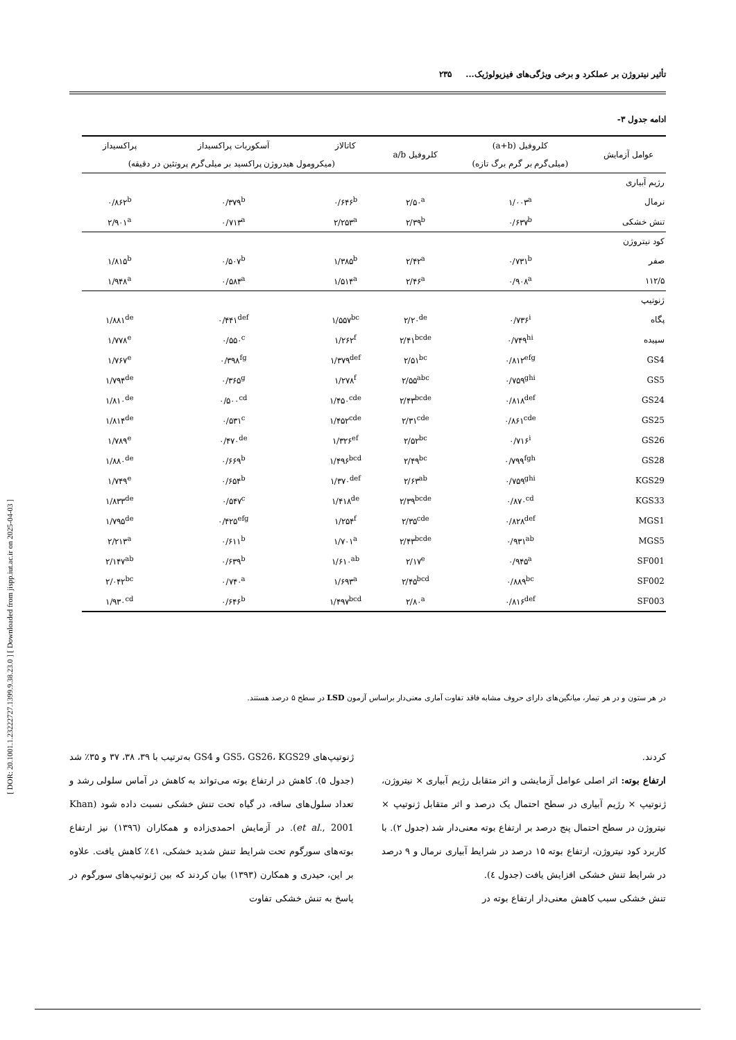[ DOR: 20.1001.1.23222727.1399.9.38.23.0 ] [ Downloaded from jispp.iut.ac.ir on 2025-04-03 ]
تأثیر نیتروژن بر عملکرد و برخی ویژگی‌های فیزیولوژیک... ۲۳۵
ادامه جدول ۳-
| عوامل آزمایش | کلروفیل (a+b) | کلروفیل a/b | کاتالاز | آسکوربات پراکسیداز | پراکسیداز |
| --- | --- | --- | --- | --- | --- |
| | (میلی‌گرم بر گرم برگ تازه) | | (میکرومول هیدروژن پراکسید بر میلی‌گرم پروتئین در دقیقه) | | |
| رژیم آبیاری | | | | | |
| نرمال | ۱/۰۰۳<sup>a</sup> | ۲/۵۰<sup>a</sup> | ۰/۶۴۶<sup>b</sup> | ۰/۳۷۹<sup>b</sup> | ۰/۸۶۲<sup>b</sup> |
| تنش خشکی | ۰/۶۳۷<sup>b</sup> | ۲/۳۹<sup>b</sup> | ۲/۲۵۳<sup>a</sup> | ۰/۷۱۳<sup>a</sup> | ۲/۹۰۱<sup>a</sup> |
| کود نیتروژن | | | | | |
| صفر | ۰/۷۳۱<sup>b</sup> | ۲/۴۲<sup>a</sup> | ۱/۳۸۵<sup>b</sup> | ۰/۵۰۷<sup>b</sup> | ۱/۸۱۵<sup>b</sup> |
| ۱۱۲/۵ | ۰/۹۰۸<sup>a</sup> | ۲/۴۶<sup>a</sup> | ۱/۵۱۴<sup>a</sup> | ۰/۵۸۴<sup>a</sup> | ۱/۹۴۸<sup>a</sup> |
| ژنوتیپ | | | | | |
| پگاه | ۰/۷۳۶<sup>i</sup> | ۲/۲۰<sup>de</sup> | ۱/۵۵۷<sup>bc</sup> | ۰/۴۴۱<sup>def</sup> | ۱/۸۸۱<sup>de</sup> |
| سپیده | ۰/۷۴۹<sup>hi</sup> | ۲/۴۱<sup>bcde</sup> | ۱/۲۶۲<sup>f</sup> | ۰/۵۵۰<sup>c</sup> | ۱/۷۷۸<sup>e</sup> |
| GS4 | ۰/۸۱۲<sup>efg</sup> | ۲/۵۱<sup>bc</sup> | ۱/۳۷۹<sup>def</sup> | ۰/۳۹۸<sup>fg</sup> | ۱/۷۶۷<sup>e</sup> |
| GS5 | ۰/۷۵۹<sup>ghi</sup> | ۲/۵۵<sup>abc</sup> | ۱/۲۷۸<sup>f</sup> | ۰/۳۶۵<sup>g</sup> | ۱/۷۹۴<sup>de</sup> |
| GS24 | ۰/۸۱۸<sup>def</sup> | ۲/۴۳<sup>bcde</sup> | ۱/۴۵۰<sup>cde</sup> | ۰/۵۰۰<sup>cd</sup> | ۱/۸۱۰<sup>de</sup> |
| GS25 | ۰/۸۶۱<sup>cde</sup> | ۲/۳۱<sup>cde</sup> | ۱/۴۵۲<sup>cde</sup> | ۰/۵۳۱<sup>c</sup> | ۱/۸۱۴<sup>de</sup> |
| GS26 | ۰/۷۱۶<sup>i</sup> | ۲/۵۲<sup>bc</sup> | ۱/۳۲۶<sup>ef</sup> | ۰/۴۷۰<sup>de</sup> | ۱/۷۸۹<sup>e</sup> |
| GS28 | ۰/۷۹۹<sup>fgh</sup> | ۲/۴۹<sup>bc</sup> | ۱/۴۹۶<sup>bcd</sup> | ۰/۶۶۹<sup>b</sup> | ۱/۸۸۰<sup>de</sup> |
| KGS29 | ۰/۷۵۹<sup>ghi</sup> | ۲/۶۳<sup>ab</sup> | ۱/۳۷۰<sup>def</sup> | ۰/۶۵۴<sup>b</sup> | ۱/۷۴۹<sup>e</sup> |
| KGS33 | ۰/۸۷۰<sup>cd</sup> | ۲/۳۹<sup>bcde</sup> | ۱/۴۱۸<sup>de</sup> | ۰/۵۴۷<sup>c</sup> | ۱/۸۳۳<sup>de</sup> |
| MGS1 | ۰/۸۲۸<sup>def</sup> | ۲/۳۵<sup>cde</sup> | ۱/۲۵۴<sup>f</sup> | ۰/۴۲۵<sup>efg</sup> | ۱/۷۹۵<sup>de</sup> |
| MGS5 | ۰/۹۳۱<sup>ab</sup> | ۲/۴۳<sup>bcde</sup> | ۱/۷۰۱<sup>a</sup> | ۰/۶۱۱<sup>b</sup> | ۲/۲۱۳<sup>a</sup> |
| SF001 | ۰/۹۴۵<sup>a</sup> | ۲/۱۷<sup>e</sup> | ۱/۶۱۰<sup>ab</sup> | ۰/۶۳۹<sup>b</sup> | ۲/۱۴۷<sup>ab</sup> |
| SF002 | ۰/۸۸۹<sup>bc</sup> | ۲/۴۵<sup>bcd</sup> | ۱/۶۹۳<sup>a</sup> | ۰/۷۴۰<sup>a</sup> | ۲/۰۴۲<sup>bc</sup> |
| SF003 | ۰/۸۱۶<sup>def</sup> | ۲/۸۰<sup>a</sup> | ۱/۴۹۷<sup>bcd</sup> | ۰/۶۴۶<sup>b</sup> | ۱/۹۳۰<sup>cd</sup> |
در هر ستون و در هر تیمار، میانگین‌های دارای حروف مشابه فاقد تفاوت آماری معنی‌دار براساس آزمون LSD در سطح ۵ درصد هستند.
کردند.
ارتفاع بوته: اثر اصلی عوامل آزمایشی و اثر متقابل رژیم آبیاری × نیتروژن، ژنوتیپ × رژیم آبیاری در سطح احتمال یک درصد و اثر متقابل ژنوتیپ × نیتروژن در سطح احتمال پنج درصد بر ارتفاع بوته معنی‌دار شد (جدول ۲). با کاربرد کود نیتروژن، ارتفاع بوته ۱۵ درصد در شرایط آبیاری نرمال و ۹ درصد در شرایط تنش خشکی افزایش یافت (جدول ٤).
تنش خشکی سبب کاهش معنی‌دار ارتفاع بوته در
ژنوتیپ‌های GS5، GS26، KGS29 و GS4 به‌ترتیب با ۳۹، ۳۸، ۳۷ و ۳۵٪ شد (جدول ۵). کاهش در ارتفاع بوته می‌تواند به کاهش در آماس سلولی رشد و تعداد سلول‌های ساقه، در گیاه تحت تنش خشکی نسبت داده شود (Khan et al., 2001). در آزمایش احمدی‌زاده و همکاران (۱۳۹٦) نیز ارتفاع بوته‌های سورگوم تحت شرایط تنش شدید خشکی، ٤۱٪ کاهش یافت. علاوه بر این، حیدری و همکارن (۱۳۹۳) بیان کردند که بین ژنوتیپ‌های سورگوم در پاسخ به تنش خشکی تفاوت